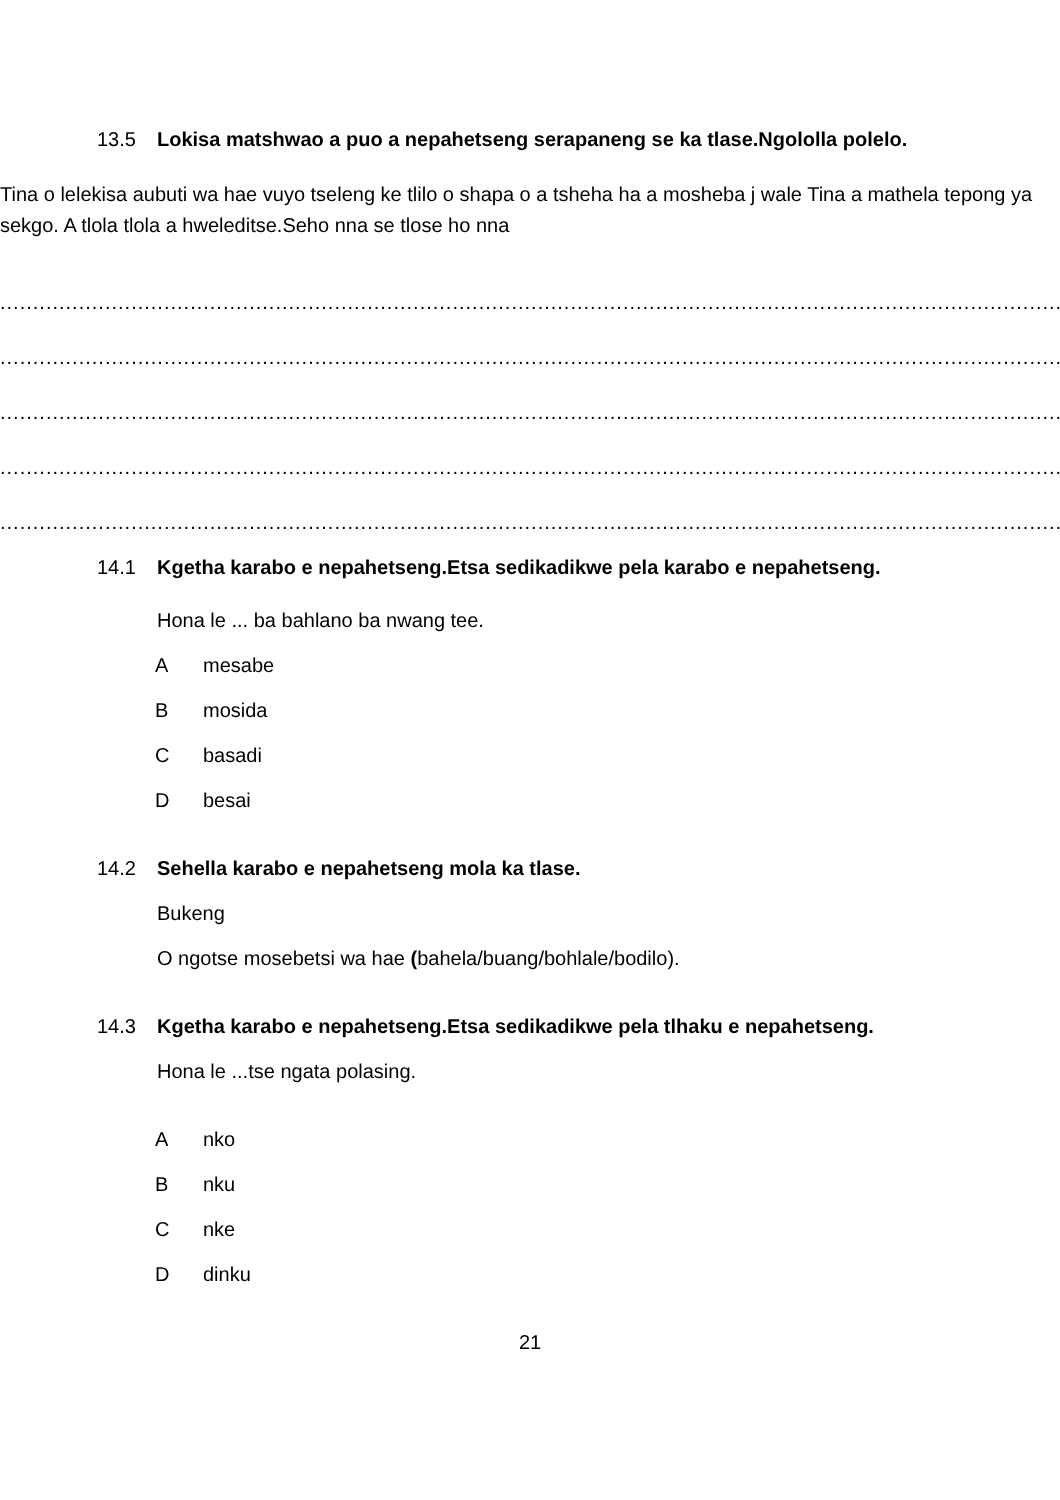13.5 Lokisa matshwao a puo a nepahetseng serapaneng se ka tlase.Ngololla polelo.
Tina o lelekisa aubuti wa hae vuyo tseleng ke tlilo o shapa o a tsheha ha a mosheba j wale Tina a mathela tepong ya sekgo. A tlola tlola a hweleditse.Seho nna se tlose ho nna
......................................................................................................................................................................
......................................................................................................................................................................
......................................................................................................................................................................
......................................................................................................................................................................
......................................................................................................................................................................
14.1 Kgetha karabo e nepahetseng.Etsa sedikadikwe pela karabo e nepahetseng.
Hona le ... ba bahlano ba nwang tee.
Amesabe
Bmosida
Cbasadi
Dbesai
14.2 Sehella karabo e nepahetseng mola ka tlase.
Bukeng
O ngotse mosebetsi wa hae (bahela/buang/bohlale/bodilo).
14.3 Kgetha karabo e nepahetseng.Etsa sedikadikwe pela tlhaku e nepahetseng.
Hona le ...tse ngata polasing.
Anko
Bnku
Cnke
Ddinku
21